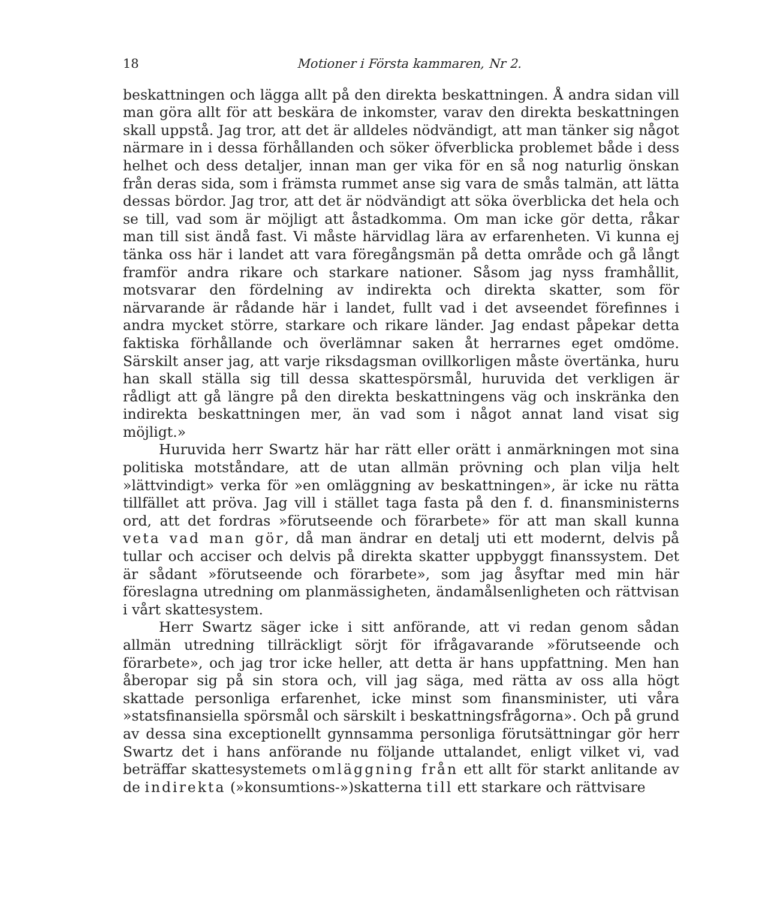18 Motioner i Första kammaren, Nr 2.
beskattningen och lägga allt på den direkta beskattningen. Å andra sidan vill man göra allt för att beskära de inkomster, varav den direkta beskattningen skall uppstå. Jag tror, att det är alldeles nödvändigt, att man tänker sig något närmare in i dessa förhållanden och söker öfverblicka problemet både i dess helhet och dess detaljer, innan man ger vika för en så nog naturlig önskan från deras sida, som i främsta rummet anse sig vara de smås talmän, att lätta dessas bördor. Jag tror, att det är nödvändigt att söka överblicka det hela och se till, vad som är möjligt att åstadkomma. Om man icke gör detta, råkar man till sist ändå fast. Vi måste härvidlag lära av erfarenheten. Vi kunna ej tänka oss här i landet att vara föregångsmän på detta område och gå långt framför andra rikare och starkare nationer. Såsom jag nyss framhållit, motsvarar den fördelning av indirekta och direkta skatter, som för närvarande är rådande här i landet, fullt vad i det avseendet förefinnes i andra mycket större, starkare och rikare länder. Jag endast påpekar detta faktiska förhållande och överlämnar saken åt herrarnes eget omdöme. Särskilt anser jag, att varje riksdagsman ovillkorligen måste övertänka, huru han skall ställa sig till dessa skattespörsmål, huruvida det verkligen är rådligt att gå längre på den direkta beskattningens väg och inskränka den indirekta beskattningen mer, än vad som i något annat land visat sig möjligt.»
Huruvida herr Swartz här har rätt eller orätt i anmärkningen mot sina politiska motståndare, att de utan allmän prövning och plan vilja helt »lättvindigt» verka för »en omläggning av beskattningen», är icke nu rätta tillfället att pröva. Jag vill i stället taga fasta på den f. d. finansministerns ord, att det fordras »förutseende och förarbete» för att man skall kunna veta vad man gör, då man ändrar en detalj uti ett modernt, delvis på tullar och acciser och delvis på direkta skatter uppbyggt finanssystem. Det är sådant »förutseende och förarbete», som jag åsyftar med min här föreslagna utredning om planmässigheten, ändamålsenligheten och rättvisan i vårt skattesystem.
Herr Swartz säger icke i sitt anförande, att vi redan genom sådan allmän utredning tillräckligt sörjt för ifrågavarande »förutseende och förarbete», och jag tror icke heller, att detta är hans uppfattning. Men han åberopar sig på sin stora och, vill jag säga, med rätta av oss alla högt skattade personliga erfarenhet, icke minst som finansminister, uti våra »statsfinansiella spörsmål och särskilt i beskattningsfrågorna». Och på grund av dessa sina exceptionellt gynnsamma personliga förutsättningar gör herr Swartz det i hans anförande nu följande uttalandet, enligt vilket vi, vad beträffar skattesystemets omläggning från ett allt för starkt anlitande av de indirekta (»konsumtions-»)skatterna till ett starkare och rättvisare